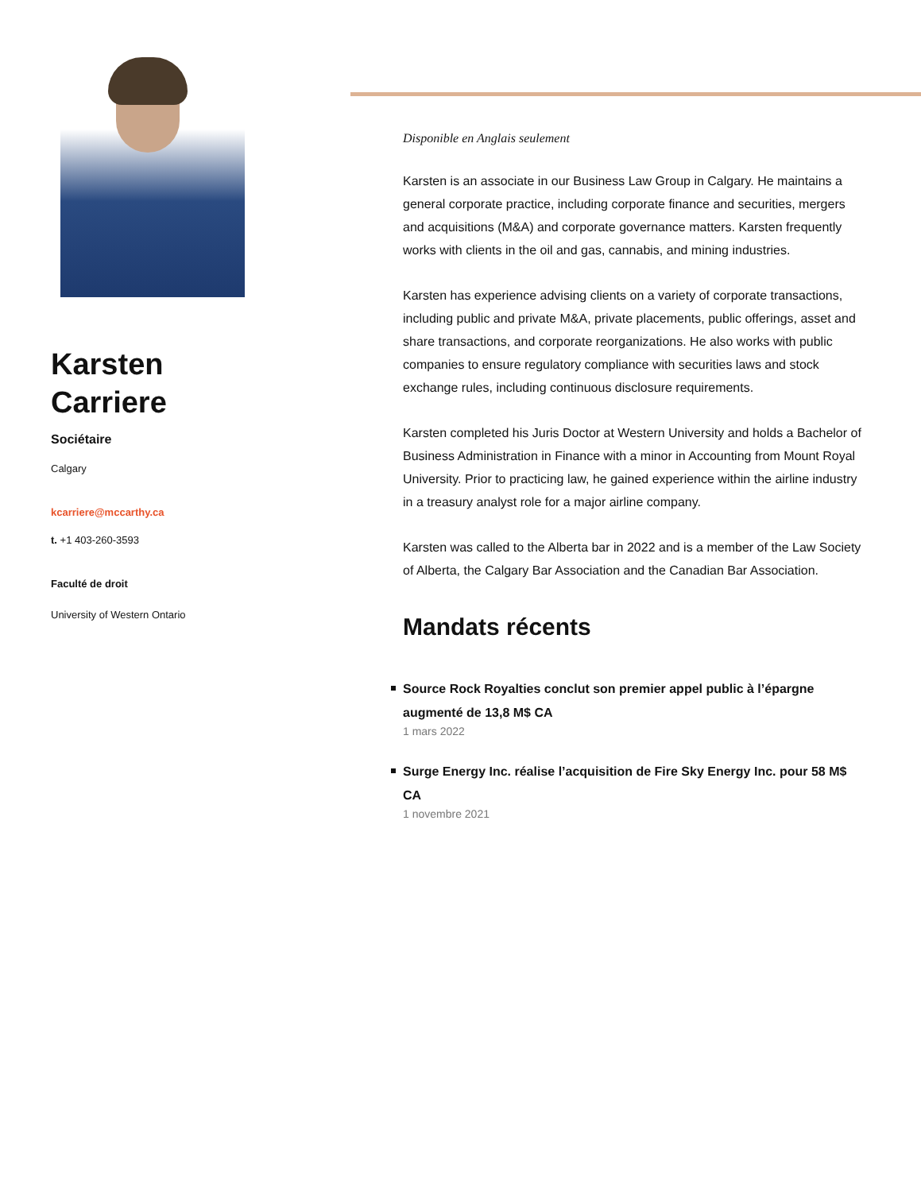Karsten
Carriere
Sociétaire
Calgary
kcarriere@mccarthy.ca
t. +1 403-260-3593
Faculté de droit
University of Western Ontario
Disponible en Anglais seulement
Karsten is an associate in our Business Law Group in Calgary. He maintains a general corporate practice, including corporate finance and securities, mergers and acquisitions (M&A) and corporate governance matters. Karsten frequently works with clients in the oil and gas, cannabis, and mining industries.
Karsten has experience advising clients on a variety of corporate transactions, including public and private M&A, private placements, public offerings, asset and share transactions, and corporate reorganizations. He also works with public companies to ensure regulatory compliance with securities laws and stock exchange rules, including continuous disclosure requirements.
Karsten completed his Juris Doctor at Western University and holds a Bachelor of Business Administration in Finance with a minor in Accounting from Mount Royal University. Prior to practicing law, he gained experience within the airline industry in a treasury analyst role for a major airline company.
Karsten was called to the Alberta bar in 2022 and is a member of the Law Society of Alberta, the Calgary Bar Association and the Canadian Bar Association.
Mandats récents
Source Rock Royalties conclut son premier appel public à l’épargne augmenté de 13,8 M$ CA
1 mars 2022
Surge Energy Inc. réalise l’acquisition de Fire Sky Energy Inc. pour 58 M$ CA
1 novembre 2021